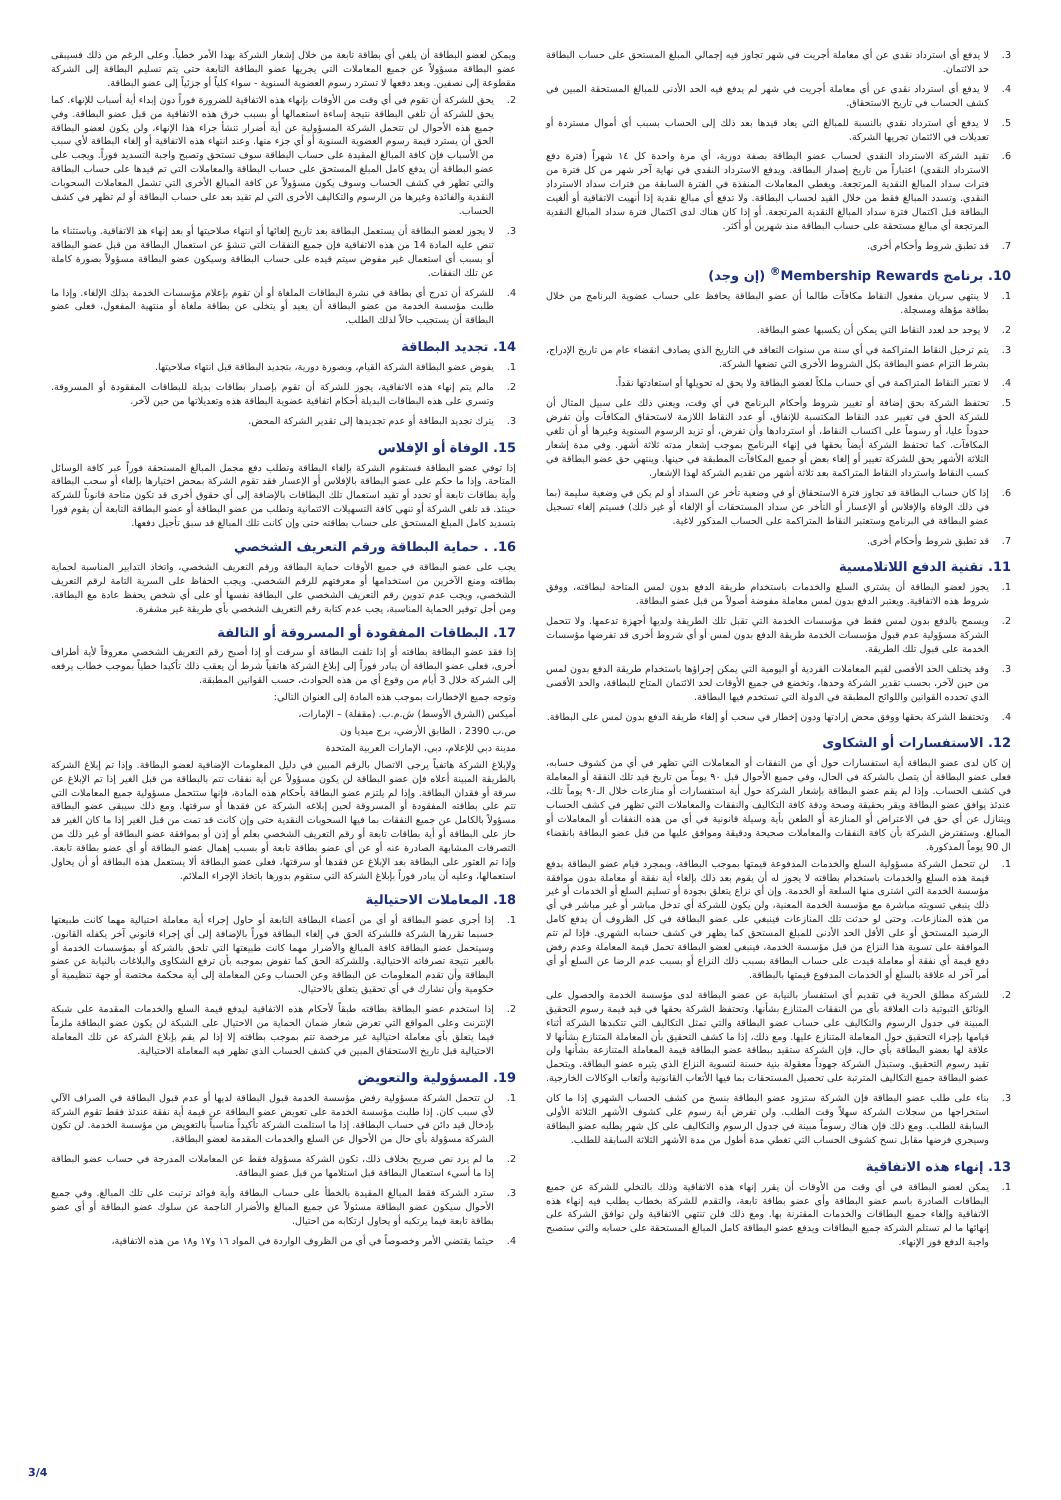3. لا يدفع أي استرداد نقدي عن أي معاملة أجريت في شهر تجاوز فيه إجمالي المبلغ المستحق على حساب البطاقة حد الائتمان.
4. لا يدفع أي استرداد نقدي عن أي معاملة أجريت في شهر لم يدفع فيه الحد الأدنى للمبالغ المستحقة المبين في كشف الحساب في تاريخ الاستحقاق.
5. لا يدفع أي استرداد نقدي بالنسبة للمبالغ التي يعاد قيدها بعد ذلك إلى الحساب بسبب أي أموال مستردة أو تعديلات في الائتمان تجريها الشركة.
6. تقيد الشركة الاسترداد النقدي لحساب عضو البطاقة بصفة دورية، أي مرة واحدة كل ١٤ شهراً (فترة دفع الاسترداد النقدي) اعتباراً من تاريخ إصدار البطاقة. ويدفع الاسترداد النقدي في نهاية آخر شهر من كل فترة من فترات سداد المبالغ النقدية المرتجعة. ويغطي المعاملات المنفذة في الفترة السابقة من فترات سداد الاسترداد النقدي. وتسدد المبالغ فقط من خلال القيد لحساب البطاقة. ولا تدفع أي مبالغ نقدية إذا أنهيت الاتفاقية أو ألغيت البطاقة قبل اكتمال فترة سداد المبالغ النقدية المرتجعة. أو إذا كان هناك لدى اكتمال فترة سداد المبالغ النقدية المرتجعة أي مبالغ مستحقة على حساب البطاقة منذ شهرين أو أكثر.
7. قد تطبق شروط وأحكام أخرى.
10. برنامج Membership Rewards<sup>®</sup> (إن وجد)
1. لا ينتهي سريان مفعول النقاط مكافآت طالما أن عضو البطاقة يحافظ على حساب عضوية البرنامج من خلال بطاقة مؤهلة ومسجلة.
2. لا يوجد حد لعدد النقاط التي يمكن أن يكسبها عضو البطاقة.
3. يتم ترحيل النقاط المتراكمة في أي سنة من سنوات التعاقد في التاريخ الذي يصادف انقضاء عام من تاريخ الإدراج، بشرط التزام عضو البطاقة بكل الشروط الأخرى التي تضعها الشركة.
4. لا تعتبر النقاط المتراكمة في أي حساب ملكاً لعضو البطاقة ولا يحق له تحويلها أو استعادتها نقداً.
5. تحتفظ الشركة بحق إضافة أو تغيير شروط وأحكام البرنامج في أي وقت، ويعني ذلك على سبيل المثال أن للشركة الحق في تغيير عدد النقاط المكتسبة للإنفاق، أو عدد النقاط اللازمة لاستحقاق المكافآت وأن تفرض حدوداً عليا، أو رسوماً على اكتساب النقاط، أو استردادها وأن تفرض، أو تزيد الرسوم السنوية وغيرها أو أن تلغي المكافآت. كما تحتفظ الشركة أيضاً بحقها في إنهاء البرنامج بموجب إشعار مدته ثلاثة أشهر. وفي مدة إشعار الثلاثة الأشهر يحق للشركة تغيير أو إلغاء بعض أو جميع المكافآت المطبقة في حينها. وينتهي حق عضو البطاقة في كسب النقاط واسترداد النقاط المتراكمة بعد ثلاثة أشهر من تقديم الشركة لهذا الإشعار.
6. إذا كان حساب البطاقة قد تجاوز فترة الاستحقاق أو في وضعية تأخر عن السداد أو لم يكن في وضعية سليمة (بما في ذلك الوفاة والإفلاس أو الإعسار أو التأخر عن سداد المستحقات أو الإلغاء أو غير ذلك) فسيتم إلغاء تسجيل عضو البطاقة في البرنامج وستعتبر النقاط المتراكمة على الحساب المذكور لاغية.
7. قد تطبق شروط وأحكام أخرى.
11. تقنية الدفع اللاتلامسية
1. يجوز لعضو البطاقة أن يشتري السلع والخدمات باستخدام طريقة الدفع بدون لمس المتاحة لبطاقته، ووفق شروط هذه الاتفاقية. ويعتبر الدفع بدون لمس معاملة مفوضة أصولاً من قبل عضو البطاقة.
2. ويسمح بالدفع بدون لمس فقط في مؤسسات الخدمة التي تقبل تلك الطريقة ولديها أجهزة تدعمها. ولا تتحمل الشركة مسؤولية عدم قبول مؤسسات الخدمة طريقة الدفع بدون لمس أو أي شروط أخرى قد تفرضها مؤسسات الخدمة على قبول تلك الطريقة.
3. وقد يختلف الحد الأقصى لقيم المعاملات الفردية أو اليومية التي يمكن إجراؤها باستخدام طريقة الدفع بدون لمس من حين لآخر، بحسب تقدير الشركة وحدها، وتخضع في جميع الأوقات لحد الائتمان المتاح للبطاقة، والحد الأقصى الذي تحدده القوانين واللوائح المطبقة في الدولة التي تستخدم فيها البطاقة.
4. وتحتفظ الشركة بحقها ووفق محض إرادتها ودون إخطار في سحب أو إلغاء طريقة الدفع بدون لمس على البطاقة.
12. الاستفسارات أو الشكاوى
إن كان لدى عضو البطاقة أية استفسارات حول أي من النفقات أو المعاملات التي تظهر في أي من كشوف حسابه، فعلى عضو البطاقة أن يتصل بالشركة في الحال، وفي جميع الأحوال قبل ٩٠ يوماً من تاريخ قيد تلك النفقة أو المعاملة في كشف الحساب. وإذا لم يقم عضو البطاقة بإشعار الشركة حول أية استفسارات أو منازعات خلال الـ٩٠ يوماً تلك، عندئذ يوافق عضو البطاقة ويقر بحقيقة وصحة ودقة كافة التكاليف والنفقات والمعاملات التي تظهر في كشف الحساب ويتنازل عن أي حق في الاعتراض أو المنازعة أو الطعن بأية وسيلة قانونية في أي من هذه النفقات أو المعاملات أو المبالغ. وستفترض الشركة بأن كافة النفقات والمعاملات صحيحة ودقيقة وموافق عليها من قبل عضو البطاقة بانقضاء ال 90 يوماً المذكورة.
1. لن تتحمل الشركة مسؤولية السلع والخدمات المدفوعة قيمتها بموجب البطاقة، وبمجرد قيام عضو البطاقة بدفع قيمة هذه السلع والخدمات باستخدام بطاقته لا يجوز له أن يقوم بعد ذلك بإلغاء أية نفقة أو معاملة بدون موافقة مؤسسة الخدمة التي اشترى منها السلعة أو الخدمة. وإن أي نزاع يتعلق بجودة أو تسليم السلع أو الخدمات أو غير ذلك ينبغي تسويته مباشرة مع مؤسسة الخدمة المعنية، ولن يكون للشركة أي تدخل مباشر أو غير مباشر في أي من هذه المنازعات. وحتى لو حدثت تلك المنازعات فينبغي على عضو البطاقة في كل الظروف أن يدفع كامل الرصيد المستحق أو على الأقل الحد الأدنى للمبلغ المستحق كما يظهر في كشف حسابه الشهري. فإذا لم تتم الموافقة على تسوية هذا النزاع من قبل مؤسسة الخدمة، فينبغي لعضو البطاقة تحمل قيمة المعاملة وعدم رفض دفع قيمة أي نفقة أو معاملة قيدت على حساب البطاقة بسبب ذلك النزاع أو بسبب عدم الرضا عن السلع أو أي أمر آخر له علاقة بالسلع أو الخدمات المدفوع قيمتها بالبطاقة.
2. للشركة مطلق الحرية في تقديم أي استفسار بالنيابة عن عضو البطاقة لدى مؤسسة الخدمة والحصول على الوثائق الثبوتية ذات العلاقة بأي من النفقات المتنازع بشأنها. وتحتفظ الشركة بحقها في قيد قيمة رسوم التحقيق المبينة في جدول الرسوم والتكاليف على حساب عضو البطاقة والتي تمثل التكاليف التي تتكبدها الشركة أثناء قيامها بإجراء التحقيق حول المعاملة المتنازع عليها. ومع ذلك، إذا ما كشف التحقيق بأن المعاملة المتنازع بشأنها لا علاقة لها بعضو البطاقة بأي حال، فإن الشركة ستقيد ببطاقة عضو البطاقة قيمة المعاملة المتنازعة بشأنها ولن تقيد رسوم التحقيق. وستبذل الشركة جهوداً معقولة بنية حسنة لتسوية النزاع الذي يثيره عضو البطاقة. ويتحمل عضو البطاقة جميع التكاليف المترتبة على تحصيل المستحقات بما فيها الأتعاب القانونية وأتعاب الوكالات الخارجية.
3. بناء على طلب عضو البطاقة فإن الشركة ستزود عضو البطاقة بنسخ من كشف الحساب الشهري إذا ما كان استخراجها من سجلات الشركة سهلاً وقت الطلب. ولن تفرض أية رسوم على كشوف الأشهر الثلاثة الأولى السابقة للطلب. ومع ذلك فإن هناك رسوماً مبينة في جدول الرسوم والتكاليف على كل شهر يطلبه عضو البطاقة وسيجري فرضها مقابل نسخ كشوف الحساب التي تغطي مدة أطول من مدة الأشهر الثلاثة السابقة للطلب.
13. إنهاء هذه الاتفاقية
1. يمكن لعضو البطاقة في أي وقت من الأوقات أن يقرر إنهاء هذه الاتفاقية وذلك بالتخلي للشركة عن جميع البطاقات الصادرة باسم عضو البطاقة وأي عضو بطاقة تابعة، والتقدم للشركة بخطاب يطلب فيه إنهاء هذه الاتفاقية وإلغاء جميع البطاقات والخدمات المقترنة بها. ومع ذلك فلن تنتهي الاتفاقية ولن توافق الشركة على إنهائها ما لم تستلم الشركة جميع البطاقات ويدفع عضو البطاقة كامل المبالغ المستحقة على حسابه والتي ستصبح واجبة الدفع فور الإنهاء.
ويمكن لعضو البطاقة أن يلغي أي بطاقة تابعة من خلال إشعار الشركة بهذا الأمر خطياً. وعلى الرغم من ذلك فسيبقى عضو البطاقة مسؤولاً عن جميع المعاملات التي يجريها عضو البطاقة التابعة حتى يتم تسليم البطاقة إلى الشركة مقطوعة إلى نصفين. وبعد دفعها لا تسترد رسوم العضوية السنوية - سواء كلياً أو جزئياً إلى عضو البطاقة.
2. يحق للشركة أن تقوم في أي وقت من الأوقات بإنهاء هذه الاتفاقية للضرورة فوراً دون إبداء أية أسباب للإنهاء. كما يحق للشركة أن تلغي البطاقة نتيجة إساءة استعمالها أو بسبب خرق هذه الاتفاقية من قبل عضو البطاقة. وفي جميع هذه الأحوال لن تتحمل الشركة المسؤولية عن أية أضرار تنشأ جراء هذا الإنهاء، ولن يكون لعضو البطاقة الحق أن يسترد قيمة رسوم العضوية السنوية أو أي جزء منها. وعند انتهاء هذه الاتفاقية أو إلغاء البطاقة لأي سبب من الأسباب فإن كافة المبالغ المقيدة على حساب البطاقة سوف تستحق وتصبح واجبة التسديد فوراً. ويجب على عضو البطاقة أن يدفع كامل المبلغ المستحق على حساب البطاقة والمعاملات التي تم قيدها على حساب البطاقة والتي تظهر في كشف الحساب وسوف يكون مسؤولاً عن كافة المبالغ الأخرى التي تشمل المعاملات السحوبات النقدية والفائدة وغيرها من الرسوم والتكاليف الأخرى التي لم تقيد بعد على حساب البطاقة أو لم تظهر في كشف الحساب.
3. لا يجوز لعضو البطاقة أن يستعمل البطاقة بعد تاريخ إلغائها أو انتهاء صلاحيتها أو بعد إنهاء هذ الاتفاقية. وباستثناء ما تنص عليه المادة 14 من هذه الاتفاقية فإن جميع النفقات التي تنشؤ عن استعمال البطاقة من قبل عضو البطاقة أو بسبب أي استعمال غير مفوض سيتم قيده على حساب البطاقة وسيكون عضو البطاقة مسؤولاً بصورة كاملة عن تلك النفقات.
4. للشركة أن تدرج أي بطاقة في نشرة البطاقات الملغاة أو أن تقوم بإعلام مؤسسات الخدمة بذلك الإلغاء. وإذا ما طلبت مؤسسة الخدمة من عضو البطاقة أن يعيد أو يتخلى عن بطاقة ملغاة أو منتهية المفعول، فعلى عضو البطاقة أن يستجيب حالاً لذلك الطلب.
14. تجديد البطاقة
1. يفوض عضو البطاقة الشركة القيام، وبصورة دورية، بتجديد البطاقة قبل انتهاء صلاحيتها.
2. مالم يتم إنهاء هذه الاتفاقية، يجوز للشركة أن تقوم بإصدار بطاقات بديلة للبطاقات المفقودة أو المسروقة. وتسري على هذه البطاقات البديلة أحكام اتفاقية عضوية البطاقة هذه وتعديلاتها من حين لآخر.
3. يترك تجديد البطاقة أو عدم تجديدها إلى تقدير الشركة المحض.
15. الوفاة أو الإفلاس
إذا توفي عضو البطاقة فستقوم الشركة بإلغاء البطاقة وتطلب دفع مجمل المبالغ المستحقة فوراً عبر كافة الوسائل المتاحة. وإذا ما حكم على عضو البطاقة بالإفلاس أو الإعسار فقد تقوم الشركة بمحض اختيارها بإلغاء أو سحب البطاقة وأية بطاقات تابعة أو تحدد أو تقيد استعمال تلك البطاقات بالإضافة إلى أي حقوق أخرى قد تكون متاحة قانوناً للشركة حينئذ. قد تلغي الشركة أو تنهي كافة التسهيلات الائتمانية وتطلب من عضو البطاقة أو عضو البطاقة التابعة أن يقوم فورا بتسديد كامل المبلغ المستحق على حساب بطاقته حتى وإن كانت تلك المبالغ قد سبق تأجيل دفعها.
16. . حماية البطاقة ورقم التعريف الشخصي
يجب على عضو البطاقة في جميع الأوقات حماية البطاقة ورقم التعريف الشخصي، واتخاذ التدابير المناسبة لحماية بطاقته ومنع الآخرين من استخدامها أو معرفتهم للرقم الشخصي. ويجب الحفاظ على السرية التامة لرقم التعريف الشخصي، ويجب عدم تدوين رقم التعريف الشخصي على البطاقة نفسها أو على أي شخص يحفظ عادة مع البطاقة. ومن أجل توفير الحماية المناسبة، يجب عدم كتابة رقم التعريف الشخصي بأي طريقة غير مشفرة.
17. البطاقات المفقودة أو المسروقة أو التالفة
إذا فقد عضو البطاقة بطاقته أو إذا تلفت البطاقة أو سرقت أو إذا أصبح رقم التعريف الشخصي معروفاً لأية أطراف أخرى، فعلى عضو البطاقة أن يبادر فوراً إلى إبلاغ الشركة هاتفياً شرط أن يعقب ذلك تأكيدا خطياً بموجب خطاب يرفعه إلى الشركة خلال 3 أيام من وقوع أي من هذه الحوادث، حسب القوانين المطبقة.
وتوجه جميع الإخطارات بموجب هذه المادة إلى العنوان التالي:
أميكس (الشرق الأوسط) ش.م.ب. (مقفلة) – الإمارات،
ص.ب 2390 ، الطابق الأرضي، برج ميديا ون
مدينة دبي للإعلام، دبي، الإمارات العربية المتحدة
ولإبلاغ الشركة هاتفياً يرجى الاتصال بالرقم المبين في دليل المعلومات الإضافية لعضو البطاقة. وإذا تم إبلاغ الشركة بالطريقة المبينة أعلاه فإن عضو البطاقة لن يكون مسؤولاً عن أية نفقات تتم بالبطاقة من قبل الغير إذا تم الإبلاغ عن سرقة أو فقدان البطاقة. وإذا لم يلتزم عضو البطاقة بأحكام هذه المادة، فإنها ستتحمل مسؤولية جميع المعاملات التي تتم على بطاقته المفقودة أو المسروقة لحين إبلاغه الشركة عن فقدها أو سرقتها. ومع ذلك سيبقى عضو البطاقة مسؤولاً بالكامل عن جميع النفقات بما فيها السحوبات النقدية حتى وإن كانت قد تمت من قبل الغير إذا ما كان الغير قد حاز على البطاقة أو أية بطاقات تابعة أو رقم التعريف الشخصي بعلم أو إذن أو بموافقة عضو البطاقة أو غير ذلك من التصرفات المشابهة الصادرة عنه أو عن أي عضو بطاقة تابعة أو بسبب إهمال عضو البطاقة أو أي عضو بطاقة تابعة. وإذا تم العثور على البطاقة بعد الإبلاغ عن فقدها أو سرقتها، فعلى عضو البطاقة ألا يستعمل هذه البطاقة أو أن يحاول استعمالها، وعليه أن يبادر فوراً بإبلاغ الشركة التي ستقوم بدورها باتخاذ الإجراء الملائم.
18. المعاملات الاحتيالية
1. إذا أجرى عضو البطاقة أو أي من أعضاء البطاقة التابعة أو حاول إجراء أية معاملة احتيالية مهما كانت طبيعتها حسبما تقررها الشركة فللشركة الحق في إلغاء البطاقة فوراً بالإضافة إلى أي إجراء قانوني آخر يكفله القانون. وسيتحمل عضو البطاقة كافة المبالغ والأضرار مهما كانت طبيعتها التي تلحق بالشركة أو بمؤسسات الخدمة أو بالغير نتيجة تصرفاته الاحتيالية. وللشركة الحق كما تفوض بموجبه بأن ترفع الشكاوى والبلاغات بالنيابة عن عضو البطاقة وأن تقدم المعلومات عن البطاقة وعن الحساب وعن المعاملة إلى أية محكمة مختصة أو جهة تنظيمية أو حكومية وأن تشارك في أي تحقيق يتعلق بالاحتيال.
2. إذا استخدم عضو البطاقة بطاقته طبقاً لأحكام هذه الاتفاقية ليدفع قيمة السلع والخدمات المقدمة على شبكة الإنترنت وعلى المواقع التي تعرض شعار ضمان الحماية من الاحتيال على الشبكة لن يكون عضو البطاقة ملزماً فيما يتعلق بأي معاملة احتيالية غير مرخصة تتم بموجب بطاقته إلا إذا لم يقم بإبلاغ الشركة عن تلك المعاملة الاحتيالية قبل تاريخ الاستحقاق المبين في كشف الحساب الذي تظهر فيه المعاملة الاحتيالية.
19. المسؤولية والتعويض
1. لن تتحمل الشركة مسؤولية رفض مؤسسة الخدمة قبول البطاقة لديها أو عدم قبول البطاقة في الصراف الآلي لأي سبب كان. إذا طلبت مؤسسة الخدمة على تعويض عضو البطاقة عن قيمة أية نفقة عندئذ فقط تقوم الشركة بإدخال قيد دائن في حساب البطاقة. إذا ما استلمت الشركة تأكيداً مناسباً بالتعويض من مؤسسة الخدمة. لن تكون الشركة مسؤولة بأي حال من الأحوال عن السلع والخدمات المقدمة لعضو البطاقة.
2. ما لم يرد نص صريح بخلاف ذلك، تكون الشركة مسؤولة فقط عن المعاملات المدرجة في حساب عضو البطاقة إذا ما أسيء استعمال البطاقة قبل استلامها من قبل عضو البطاقة.
3. سترد الشركة فقط المبالغ المقيدة بالخطأ على حساب البطاقة وأية فوائد ترتبت على تلك المبالغ. وفي جميع الأحوال سيكون عضو البطاقة مسئولاً عن جميع المبالغ والأضرار الناجمة عن سلوك عضو البطاقة أو أي عضو بطاقة تابعة فيما يرتكبه أو يحاول ارتكابه من احتيال.
4. حيثما يقتضي الأمر وخصوصاً في أي من الظروف الواردة في المواد ١٦ و١٧ و١٨ من هذه الاتفاقية،
3/4